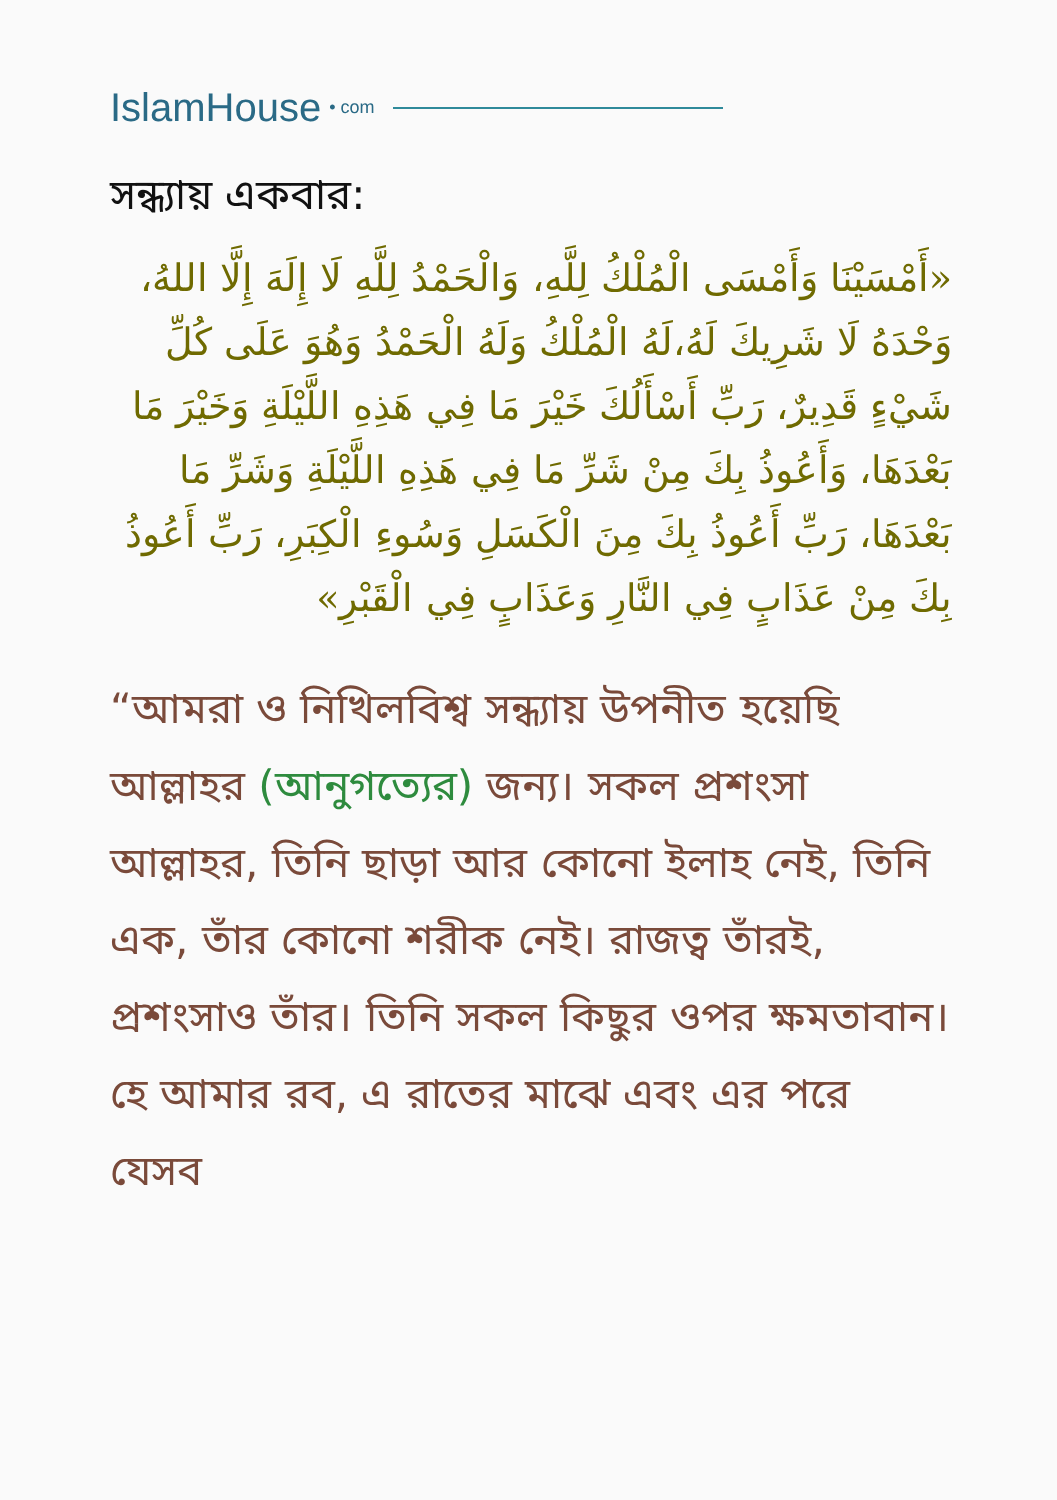IslamHouse • com
সন্ধ্যায় একবার:
«أَمْسَيْنَا وَأَمْسَى الْمُلْكُ لِلَّهِ، وَالْحَمْدُ لِلَّهِ لَا إِلَهَ إِلَّا اللهُ، وَحْدَهُ لَا شَرِيكَ لَهُ،لَهُ الْمُلْكُ وَلَهُ الْحَمْدُ وَهُوَ عَلَى كُلِّ شَيْءٍ قَدِيرٌ، رَبِّ أَسْأَلُكَ خَيْرَ مَا فِي هَذِهِ اللَّيْلَةِ وَخَيْرَ مَا بَعْدَهَا، وَأَعُوذُ بِكَ مِنْ شَرِّ مَا فِي هَذِهِ اللَّيْلَةِ وَشَرِّ مَا بَعْدَهَا، رَبِّ أَعُوذُ بِكَ مِنَ الْكَسَلِ وَسُوءِ الْكِبَرِ، رَبِّ أَعُوذُ بِكَ مِنْ عَذَابٍ فِي النَّارِ وَعَذَابٍ فِي الْقَبْرِ»
“আমরা ও নিখিলবিশ্ব সন্ধ্যায় উপনীত হয়েছি আল্লাহর (আনুগত্যের) জন্য। সকল প্রশংসা আল্লাহর, তিনি ছাড়া আর কোনো ইলাহ নেই, তিনি এক, তাঁর কোনো শরীক নেই। রাজত্ব তাঁরই, প্রশংসাও তাঁর। তিনি সকল কিছুর ওপর ক্ষমতাবান। হে আমার রব, এ রাতের মাঝে এবং এর পরে যেসব